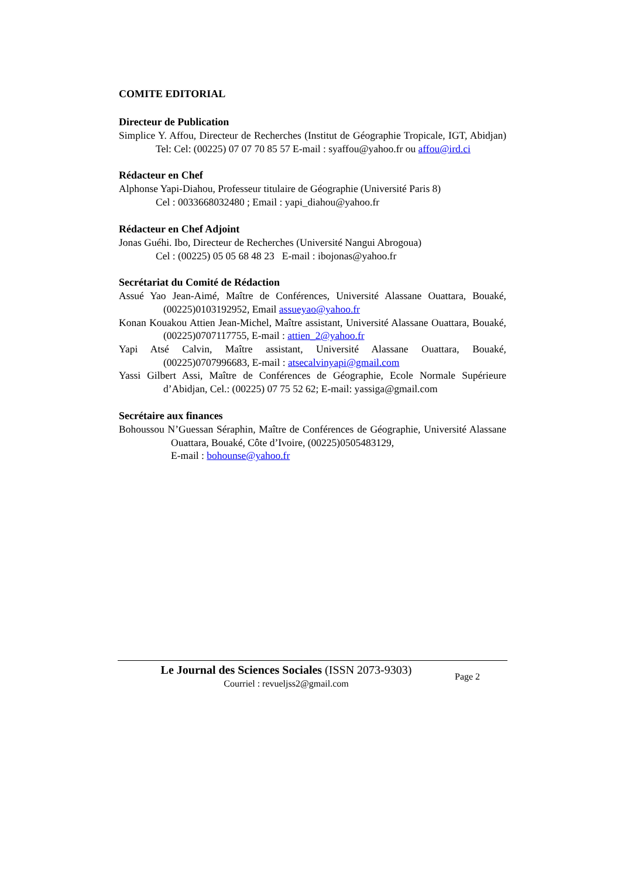COMITE EDITORIAL
Directeur de Publication
Simplice Y. Affou, Directeur de Recherches (Institut de Géographie Tropicale, IGT, Abidjan) Tel: Cel: (00225) 07 07 70 85 57 E-mail : syaffou@yahoo.fr ou affou@ird.ci
Rédacteur en Chef
Alphonse Yapi-Diahou, Professeur titulaire de Géographie (Université Paris 8)
Cel : 0033668032480 ; Email : yapi_diahou@yahoo.fr
Rédacteur en Chef Adjoint
Jonas Guéhi. Ibo, Directeur de Recherches (Université Nangui Abrogoua)
Cel : (00225) 05 05 68 48 23 E-mail : ibojonas@yahoo.fr
Secrétariat du Comité de Rédaction
Assué Yao Jean-Aimé, Maître de Conférences, Université Alassane Ouattara, Bouaké, (00225)0103192952, Email assueyao@yahoo.fr
Konan Kouakou Attien Jean-Michel, Maître assistant, Université Alassane Ouattara, Bouaké, (00225)0707117755, E-mail : attien_2@yahoo.fr
Yapi Atsé Calvin, Maître assistant, Université Alassane Ouattara, Bouaké, (00225)0707996683, E-mail : atsecalvinyapi@gmail.com
Yassi Gilbert Assi, Maître de Conférences de Géographie, Ecole Normale Supérieure d’Abidjan, Cel.: (00225) 07 75 52 62; E-mail: yassiga@gmail.com
Secrétaire aux finances
Bohoussou N’Guessan Séraphin, Maître de Conférences de Géographie, Université Alassane Ouattara, Bouaké, Côte d’Ivoire, (00225)0505483129,
E-mail : bohounse@yahoo.fr
Le Journal des Sciences Sociales (ISSN 2073-9303)
Courriel : revueljss2@gmail.com
Page 2